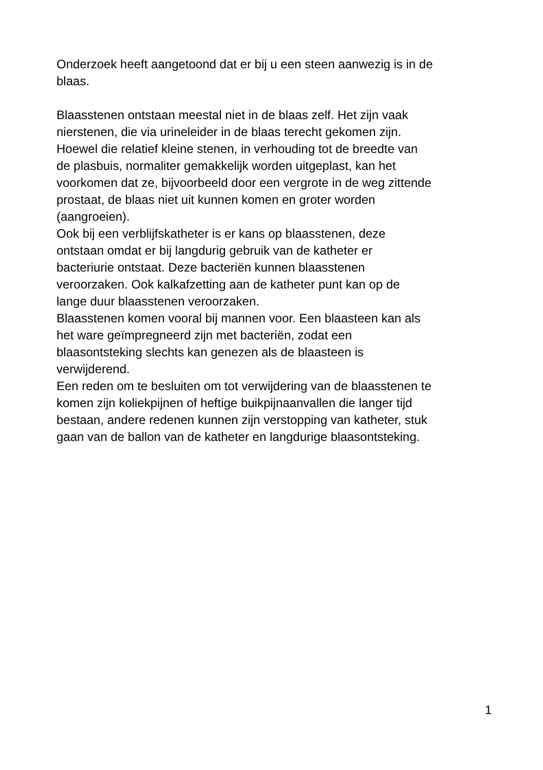Onderzoek heeft aangetoond dat er bij u een steen aanwezig is in de
blaas.
Blaasstenen ontstaan meestal niet in de blaas zelf. Het zijn vaak
nierstenen, die via urineleider in de blaas terecht gekomen zijn.
Hoewel die relatief kleine stenen, in verhouding tot de breedte van
de plasbuis, normaliter gemakkelijk worden uitgeplast, kan het
voorkomen dat ze, bijvoorbeeld door een vergrote in de weg zittende
prostaat, de blaas niet uit kunnen komen en groter worden
(aangroeien).
Ook bij een verblijfskatheter is er kans op blaasstenen, deze
ontstaan omdat er bij langdurig gebruik van de katheter er
bacteriurie ontstaat. Deze bacteriën kunnen blaasstenen
veroorzaken. Ook kalkafzetting aan de katheter punt kan op de
lange duur blaasstenen veroorzaken.
Blaasstenen komen vooral bij mannen voor. Een blaasteen kan als
het ware geïmpregneerd zijn met bacteriën, zodat een
blaasontsteking slechts kan genezen als de blaasteen is
verwijderend.
Een reden om te besluiten om tot verwijdering van de blaasstenen te
komen zijn koliekpijnen of heftige buikpijnaanvallen die langer tijd
bestaan, andere redenen kunnen zijn verstopping van katheter, stuk
gaan van de ballon van de katheter en langdurige blaasontsteking.
1